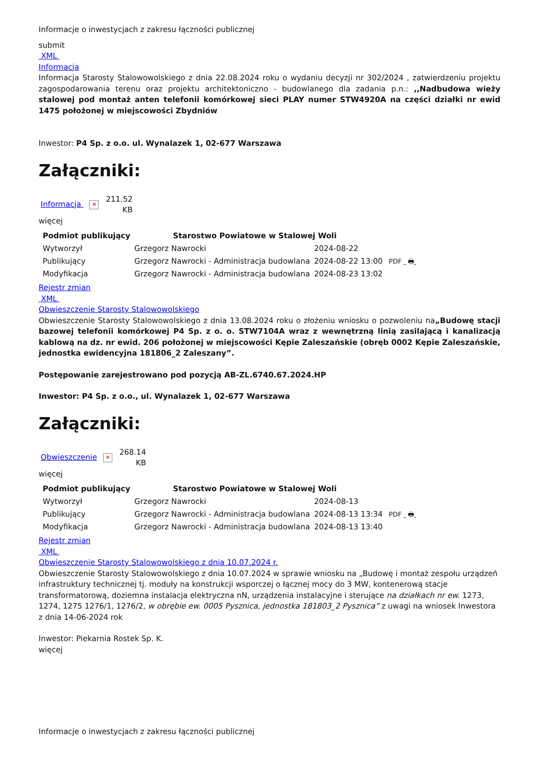Informacje o inwestycjach z zakresu łączności publicznej
submit
XML
Informacja
Informacja Starosty Stalowowolskiego z dnia 22.08.2024 roku o wydaniu decyzji nr 302/2024 , zatwierdzeniu projektu zagospodarowania terenu oraz projektu architektoniczno - budowlanego dla zadania p.n.: ,,Nadbudowa wieży stalowej pod montaż anten telefonii komórkowej sieci PLAY numer STW4920A na części działki nr ewid 1475 położonej w miejscowości Zbydniów
Inwestor: P4 Sp. z o.o. ul. Wynalazek 1, 02-677 Warszawa
Załączniki:
Informacja ✕ 211.52
KB
więcej
| Podmiot publikujący | Starostwo Powiatowe w Stalowej Woli | | |
| Wytworzył | Grzegorz Nawrocki | 2024-08-22 | PDF 🖶 |
| Publikujący | Grzegorz Nawrocki - Administracja budowlana | 2024-08-22 13:00 | |
| Modyfikacja | Grzegorz Nawrocki - Administracja budowlana | 2024-08-23 13:02 | |
Rejestr zmian
XML
Obwieszczenie Starosty Stalowowolskiego
Obwieszczenie Starosty Stalowowolskiego z dnia 13.08.2024 roku o złożeniu wniosku o pozwoleniu na„Budowę stacji bazowej telefonii komórkowej P4 Sp. z o. o. STW7104A wraz z wewnętrzną linią zasilającą i kanalizacją kablową na dz. nr ewid. 206 położonej w miejscowości Kępie Zaleszańskie (obręb 0002 Kępie Zaleszańskie, jednostka ewidencyjna 181806_2 Zaleszany”.
Postępowanie zarejestrowano pod pozycją AB-ZL.6740.67.2024.HP
Inwestor: P4 Sp. z o.o., ul. Wynalazek 1, 02-677 Warszawa
Załączniki:
Obwieszczenie ✕ 268.14
KB
więcej
| Podmiot publikujący | Starostwo Powiatowe w Stalowej Woli | | |
| Wytworzył | Grzegorz Nawrocki | 2024-08-13 | PDF 🖶 |
| Publikujący | Grzegorz Nawrocki - Administracja budowlana | 2024-08-13 13:34 | |
| Modyfikacja | Grzegorz Nawrocki - Administracja budowlana | 2024-08-13 13:40 | |
Rejestr zmian
XML
Obwieszczenie Starosty Stalowowolskiego z dnia 10.07.2024 r.
Obwieszczenie Starosty Stalowowolskiego z dnia 10.07.2024 w sprawie wniosku na „Budowę i montaż zespołu urządzeń infrastruktury technicznej tj. moduły na konstrukcji wsporczej o łącznej mocy do 3 MW, kontenerową stacje transformatorową, doziemna instalacja elektryczna nN, urządzenia instalacyjne i sterujące na działkach nr ew. 1273, 1274, 1275 1276/1, 1276/2, w obrębie ew. 0005 Pysznica, jednostka 181803_2 Pysznica” z uwagi na wniosek Inwestora z dnia 14-06-2024 rok
Inwestor: Piekarnia Rostek Sp. K.
więcej
Informacje o inwestycjach z zakresu łączności publicznej